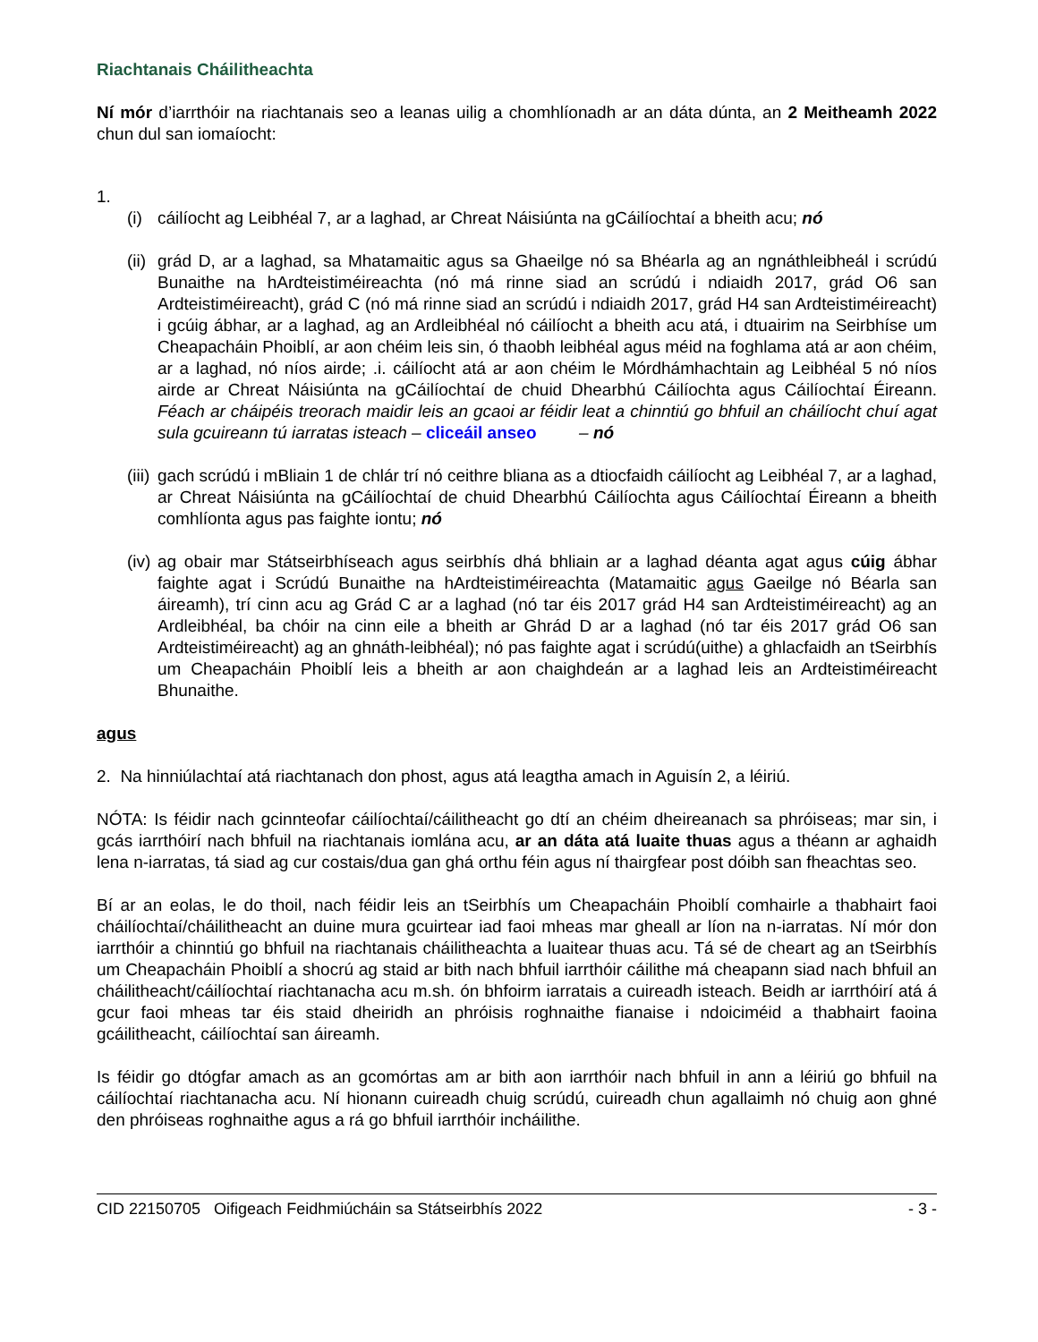Riachtanais Cháilitheachta
Ní mór d’iarrthóir na riachtanais seo a leanas uilig a chomhlíonadh ar an dáta dúnta, an 2 Meitheamh 2022 chun dul san iomaíocht:
1.
(i) cáilíocht ag Leibhéal 7, ar a laghad, ar Chreat Náisiúnta na gCáilíochtaí a bheith acu; nó
(ii) grád D, ar a laghad, sa Mhatamaitic agus sa Ghaeilge nó sa Bhéarla ag an ngnáthleibheál i scrúdú Bunaithe na hArdteistiméireachta (nó má rinne siad an scrúdú i ndiaidh 2017, grád O6 san Ardteistiméireacht), grád C (nó má rinne siad an scrúdú i ndiaidh 2017, grád H4 san Ardteistiméireacht) i gcúig ábhar, ar a laghad, ag an Ardleibhéal nó cáilíocht a bheith acu atá, i dtuairim na Seirbhíse um Cheapacháin Phoiblí, ar aon chéim leis sin, ó thaobh leibhéal agus méid na foghlama atá ar aon chéim, ar a laghad, nó níos airde; .i. cáilíocht atá ar aon chéim le Mórdhámhachtain ag Leibhéal 5 nó níos airde ar Chreat Náisiúnta na gCáilíochtaí de chuid Dhearbhú Cáilíochta agus Cáilíochtaí Éireann. Féach ar cháipéis treorach maidir leis an gcaoi ar féidir leat a chinntiú go bhfuil an cháilíocht chuí agat sula gcuireann tú iarratas isteach – cliceáil anseo – nó
(iii) gach scrúdú i mBliain 1 de chlár trí nó ceithre bliana as a dtiocfaidh cáilíocht ag Leibhéal 7, ar a laghad, ar Chreat Náisiúnta na gCáilíochtaí de chuid Dhearbhú Cáilíochta agus Cáilíochtaí Éireann a bheith comhlíonta agus pas faighte iontu; nó
(iv) ag obair mar Státseirbhíseach agus seirbhís dhá bhliain ar a laghad déanta agat agus cúig ábhar faighte agat i Scrúdú Bunaithe na hArdteistiméireachta (Matamaitic agus Gaeilge nó Béarla san áireamh), trí cinn acu ag Grád C ar a laghad (nó tar éis 2017 grád H4 san Ardteistiméireacht) ag an Ardleibhéal, ba chóir na cinn eile a bheith ar Ghrád D ar a laghad (nó tar éis 2017 grád O6 san Ardteistiméireacht) ag an ghnáth-leibhéal); nó pas faighte agat i scrúdú(uithe) a ghlacfaidh an tSeirbhís um Cheapacháin Phoiblí leis a bheith ar aon chaighdeán ar a laghad leis an Ardteistiméireacht Bhunaithe.
agus
2. Na hinniúlachtaí atá riachtanach don phost, agus atá leagtha amach in Aguisín 2, a léiriú.
NÓTA: Is féidir nach gcinnteofar cáilíochtaí/cáilitheacht go dtí an chéim dheireanach sa phróiseas; mar sin, i gcás iarrthóirí nach bhfuil na riachtanais iomlána acu, ar an dáta atá luaite thuas agus a théann ar aghaidh lena n-iarratas, tá siad ag cur costais/dua gan ghá orthu féin agus ní thairgfear post dóibh san fheachtas seo.
Bí ar an eolas, le do thoil, nach féidir leis an tSeirbhís um Cheapacháin Phoiblí comhairle a thabhairt faoi cháilíochtaí/cháilitheacht an duine mura gcuirtear iad faoi mheas mar gheall ar líon na n-iarratas. Ní mór don iarrthóir a chinntiú go bhfuil na riachtanais cháilitheachta a luaitear thuas acu. Tá sé de cheart ag an tSeirbhís um Cheapacháin Phoiblí a shocrú ag staid ar bith nach bhfuil iarrthóir cáilithe má cheapann siad nach bhfuil an cháilitheacht/cáilíochtaí riachtanacha acu m.sh. ón bhfoirm iarratais a cuireadh isteach. Beidh ar iarrthóirí atá á gcur faoi mheas tar éis staid dheiridh an phróisis roghnaithe fianaise i ndoiciméid a thabhairt faoina gcáilitheacht, cáilíochtaí san áireamh.
Is féidir go dtógfar amach as an gcomórtas am ar bith aon iarrthóir nach bhfuil in ann a léiriú go bhfuil na cáilíochtaí riachtanacha acu. Ní hionann cuireadh chuig scrúdú, cuireadh chun agallaimh nó chuig aon ghné den phróiseas roghnaithe agus a rá go bhfuil iarrthóir incháilithe.
CID 22150705 Oifigeach Feidhmiúcháin sa Státseirbhís 2022 - 3 -